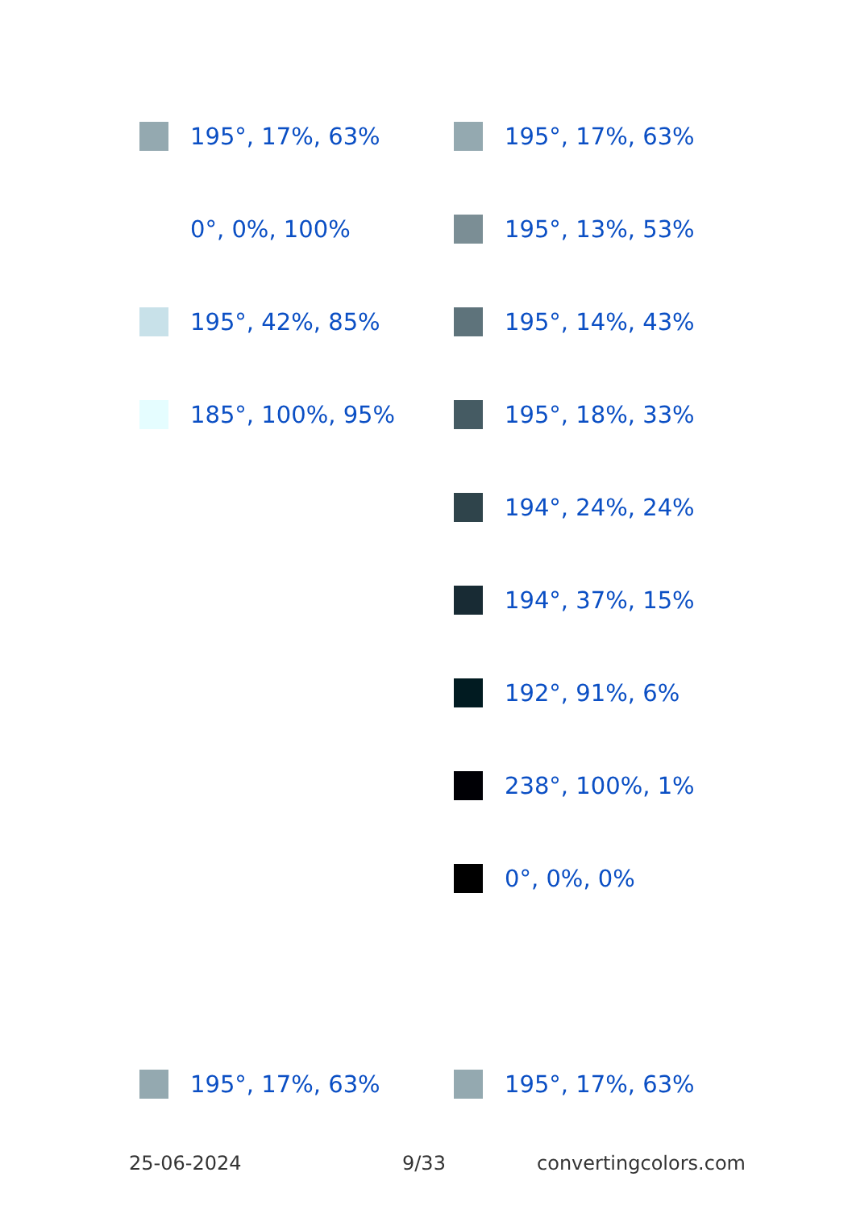195°, 17%, 63% 195°, 17%, 63%
0°, 0%, 100% 195°, 13%, 53%
195°, 42%, 85% 195°, 14%, 43%
185°, 100%, 95% 195°, 18%, 33%
194°, 24%, 24%
194°, 37%, 15%
192°, 91%, 6%
238°, 100%, 1%
0°, 0%, 0%
195°, 17%, 63% 195°, 17%, 63%
25-06-2024 9/33 convertingcolors.com